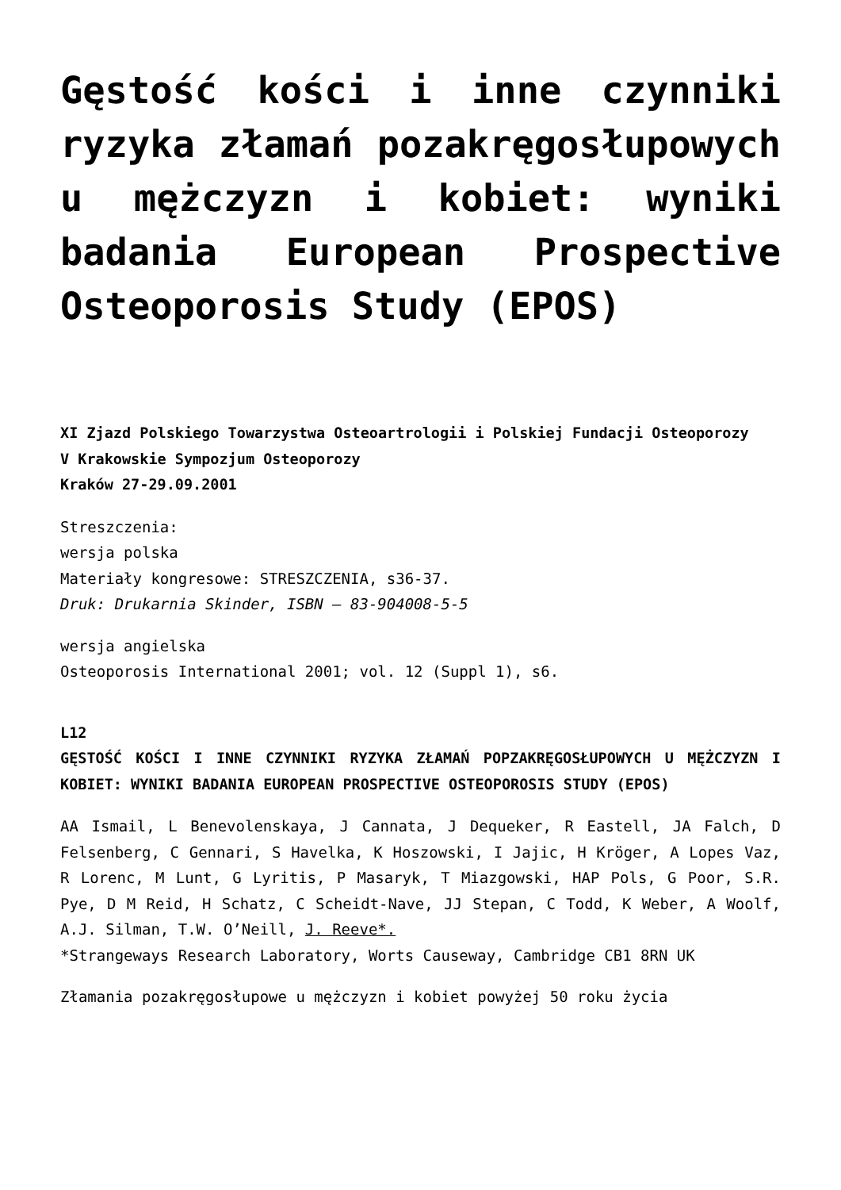Gęstość kości i inne czynniki ryzyka złamań pozakręgosłupowych u mężczyzn i kobiet: wyniki badania European Prospective Osteoporosis Study (EPOS)
XI Zjazd Polskiego Towarzystwa Osteoartrologii i Polskiej Fundacji Osteoporozy
V Krakowskie Sympozjum Osteoporozy
Kraków 27-29.09.2001
Streszczenia:
wersja polska
Materiały kongresowe: STRESZCZENIA, s36-37.
Druk: Drukarnia Skinder, ISBN – 83-904008-5-5
wersja angielska
Osteoporosis International 2001; vol. 12 (Suppl 1), s6.
L12
GĘSTOŚĆ KOŚCI I INNE CZYNNIKI RYZYKA ZŁAMAŃ POPZAKRĘGOSŁUPOWYCH U MĘŻCZYZN I KOBIET: WYNIKI BADANIA EUROPEAN PROSPECTIVE OSTEOPOROSIS STUDY (EPOS)
AA Ismail, L Benevolenskaya, J Cannata, J Dequeker, R Eastell, JA Falch, D Felsenberg, C Gennari, S Havelka, K Hoszowski, I Jajic, H Kröger, A Lopes Vaz, R Lorenc, M Lunt, G Lyritis, P Masaryk, T Miazgowski, HAP Pols, G Poor, S.R. Pye, D M Reid, H Schatz, C Scheidt-Nave, JJ Stepan, C Todd, K Weber, A Woolf, A.J. Silman, T.W. O’Neill, J. Reeve*.
*Strangeways Research Laboratory, Worts Causeway, Cambridge CB1 8RN UK
Złamania pozakręgosłupowe u mężczyzn i kobiet powyżej 50 roku życia